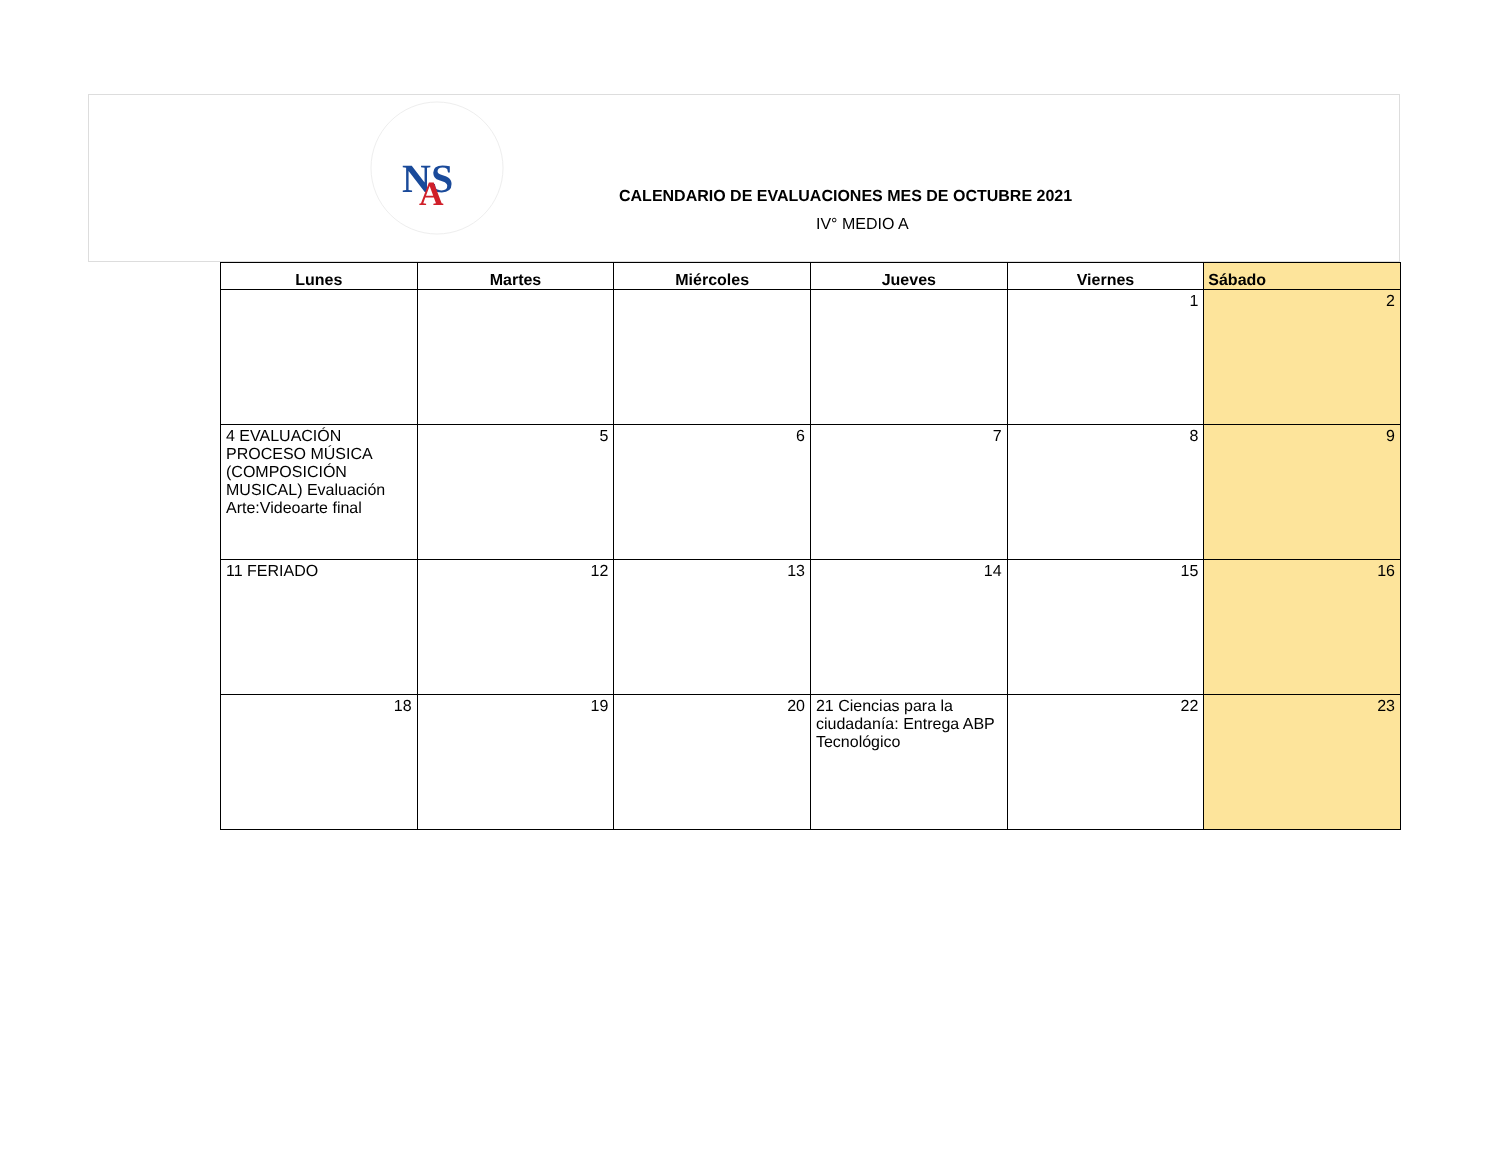NS
A
CALENDARIO DE EVALUACIONES MES DE OCTUBRE 2021
IV° MEDIO A
| Lunes | Martes | Miércoles | Jueves | Viernes | Sábado |
| --- | --- | --- | --- | --- | --- |
| | | | | 1 | 2 |
| 4 EVALUACIÓN PROCESO MÚSICA (COMPOSICIÓN MUSICAL) Evaluación Arte:Videoarte final | 5 | 6 | 7 | 8 | 9 |
| 11 FERIADO | 12 | 13 | 14 | 15 | 16 |
| 18 | 19 | 20 | 21 Ciencias para la ciudadanía: Entrega ABP Tecnológico | 22 | 23 |